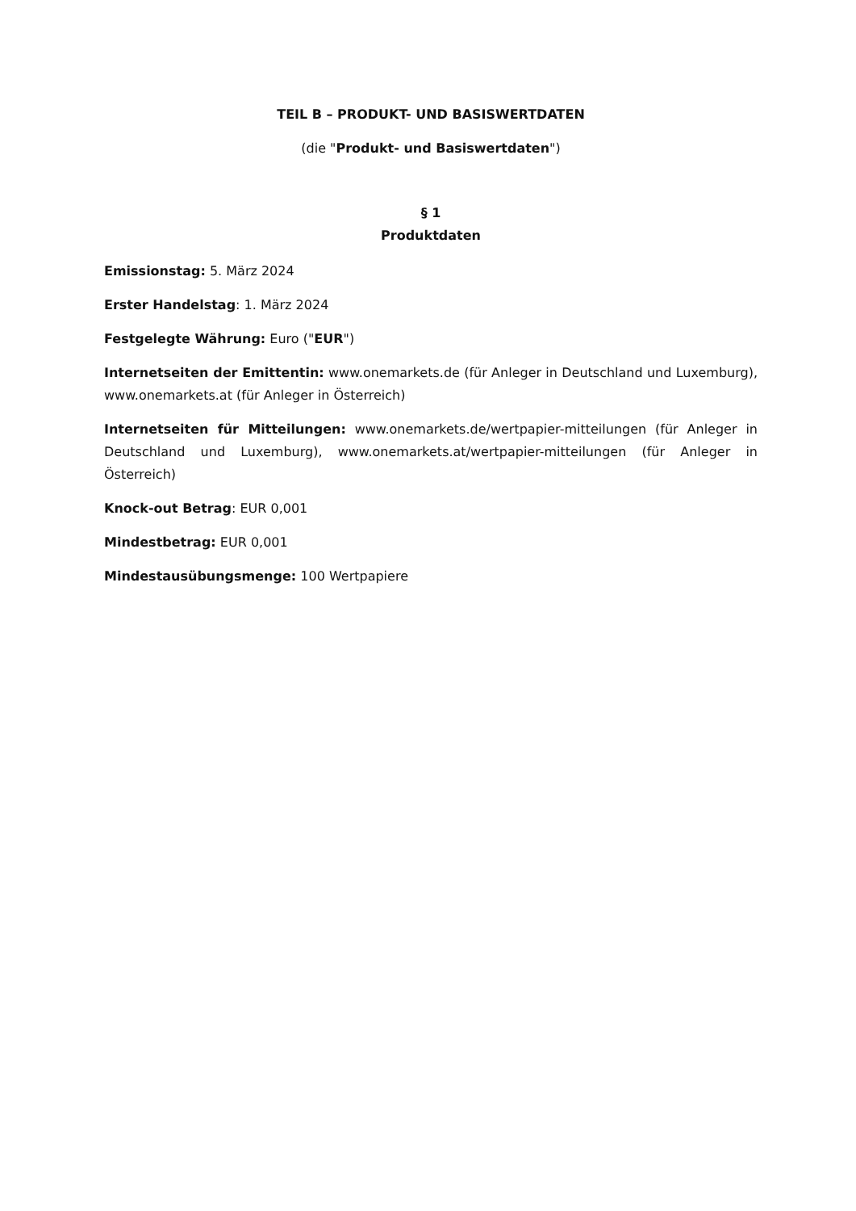TEIL B – PRODUKT- UND BASISWERTDATEN
(die "Produkt- und Basiswertdaten")
§ 1
Produktdaten
Emissionstag: 5. März 2024
Erster Handelstag: 1. März 2024
Festgelegte Währung: Euro ("EUR")
Internetseiten der Emittentin: www.onemarkets.de (für Anleger in Deutschland und Luxemburg), www.onemarkets.at (für Anleger in Österreich)
Internetseiten für Mitteilungen: www.onemarkets.de/wertpapier-mitteilungen (für Anleger in Deutschland und Luxemburg), www.onemarkets.at/wertpapier-mitteilungen (für Anleger in Österreich)
Knock-out Betrag: EUR 0,001
Mindestbetrag: EUR 0,001
Mindestausübungsmenge: 100 Wertpapiere